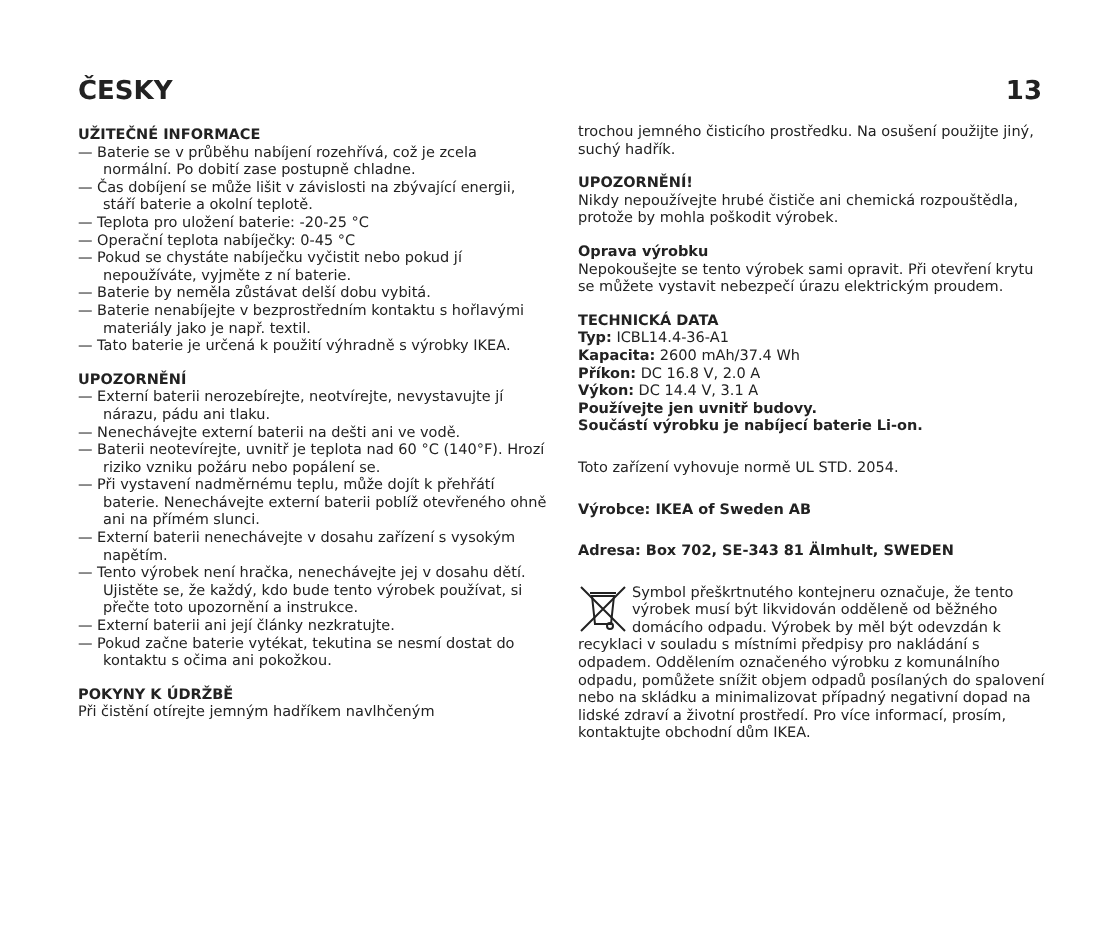ČESKY 13
UŽITEČNÉ INFORMACE
— Baterie se v průběhu nabíjení rozehřívá, což je zcela normální. Po dobití zase postupně chladne.
— Čas dobíjení se může lišit v závislosti na zbývající energii, stáří baterie a okolní teplotě.
— Teplota pro uložení baterie: -20-25 °C
— Operační teplota nabíječky: 0-45 °C
— Pokud se chystáte nabíječku vyčistit nebo pokud jí nepoužíváte, vyjměte z ní baterie.
— Baterie by neměla zůstávat delší dobu vybitá.
— Baterie nenabíjejte v bezprostředním kontaktu s hořlavými materiály jako je např. textil.
— Tato baterie je určená k použití výhradně s výrobky IKEA.
UPOZORNĚNÍ
— Externí baterii nerozebírejte, neotvírejte, nevystavujte jí nárazu, pádu ani tlaku.
— Nenechávejte externí baterii na dešti ani ve vodě.
— Baterii neotevírejte, uvnitř je teplota nad 60 °C (140°F). Hrozí riziko vzniku požáru nebo popálení se.
— Při vystavení nadměrnému teplu, může dojít k přehřátí baterie. Nenechávejte externí baterii poblíž otevřeného ohně ani na přímém slunci.
— Externí baterii nenechávejte v dosahu zařízení s vysokým napětím.
— Tento výrobek není hračka, nenechávejte jej v dosahu dětí. Ujistěte se, že každý, kdo bude tento výrobek používat, si přečte toto upozornění a instrukce.
— Externí baterii ani její články nezkratujte.
— Pokud začne baterie vytékat, tekutina se nesmí dostat do kontaktu s očima ani pokožkou.
POKYNY K ÚDRŽBĚ
Při čistění otírejte jemným hadříkem navlhčeným
trochou jemného čisticího prostředku. Na osušení použijte jiný, suchý hadřík.
UPOZORNĚNÍ!
Nikdy nepoužívejte hrubé čističe ani chemická rozpouštědla, protože by mohla poškodit výrobek.
Oprava výrobku
Nepokoušejte se tento výrobek sami opravit. Při otevření krytu se můžete vystavit nebezpečí úrazu elektrickým proudem.
TECHNICKÁ DATA
Typ: ICBL14.4-36-A1
Kapacita: 2600 mAh/37.4 Wh
Příkon: DC 16.8 V, 2.0 A
Výkon: DC 14.4 V, 3.1 A
Používejte jen uvnitř budovy.
Součástí výrobku je nabíjecí baterie Li-on.
Toto zařízení vyhovuje normě UL STD. 2054.
Výrobce: IKEA of Sweden AB
Adresa: Box 702, SE-343 81 Älmhult, SWEDEN
Symbol přeškrtnutého kontejneru označuje, že tento výrobek musí být likvidován odděleně od běžného domácího odpadu. Výrobek by měl být odevzdán k recyklaci v souladu s místními předpisy pro nakládání s odpadem. Oddělením označeného výrobku z komunálního odpadu, pomůžete snížit objem odpadů posílaných do spalovení nebo na skládku a minimalizovat případný negativní dopad na lidské zdraví a životní prostředí. Pro více informací, prosím, kontaktujte obchodní dům IKEA.